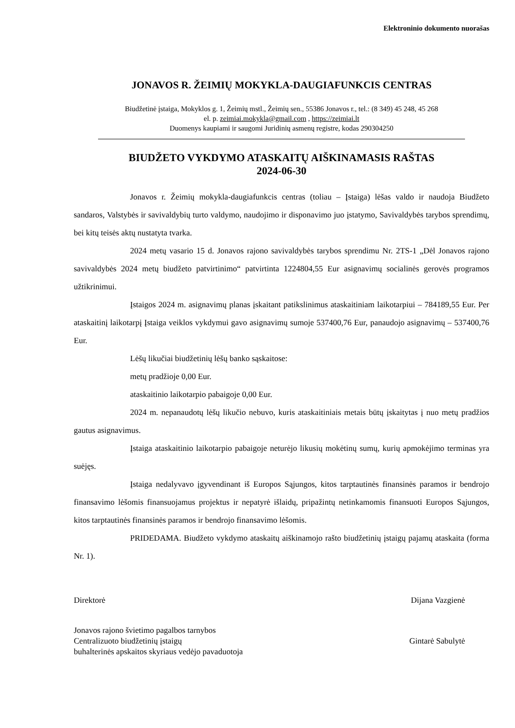Elektroninio dokumento nuorašas
JONAVOS R. ŽEIMIŲ MOKYKLA-DAUGIAFUNKCIS CENTRAS
Biudžetinė įstaiga, Mokyklos g. 1, Žeimių mstl., Žeimių sen., 55386 Jonavos r., tel.: (8 349) 45 248, 45 268
el. p. zeimiai.mokykla@gmail.com , https://zeimiai.lt
Duomenys kaupiami ir saugomi Juridinių asmenų registre, kodas 290304250
BIUDŽETO VYKDYMO ATASKAITŲ AIŠKINAMASIS RAŠTAS
2024-06-30
Jonavos r. Žeimių mokykla-daugiafunkcis centras (toliau – Įstaiga) lėšas valdo ir naudoja Biudžeto sandaros, Valstybės ir savivaldybių turto valdymo, naudojimo ir disponavimo juo įstatymo, Savivaldybės tarybos sprendimų, bei kitų teisės aktų nustatyta tvarka.
2024 metų vasario 15 d. Jonavos rajono savivaldybės tarybos sprendimu Nr. 2TS-1 „Dėl Jonavos rajono savivaldybės 2024 metų biudžeto patvirtinimo“ patvirtinta 1224804,55 Eur asignavimų socialinės gerovės programos užtikrinimui.
Įstaigos 2024 m. asignavimų planas įskaitant patikslinimus ataskaitiniam laikotarpiui – 784189,55 Eur. Per ataskaitinį laikotarpį Įstaiga veiklos vykdymui gavo asignavimų sumoje 537400,76 Eur, panaudojo asignavimų – 537400,76 Eur.
Lėšų likučiai biudžetinių lėšų banko sąskaitose:
metų pradžioje 0,00 Eur.
ataskaitinio laikotarpio pabaigoje 0,00 Eur.
2024 m. nepanaudotų lėšų likučio nebuvo, kuris ataskaitiniais metais būtų įskaitytas į nuo metų pradžios gautus asignavimus.
Įstaiga ataskaitinio laikotarpio pabaigoje neturėjo likusių mokėtinų sumų, kurių apmokėjimo terminas yra suėjęs.
Įstaiga nedalyvavo įgyvendinant iš Europos Sąjungos, kitos tarptautinės finansinės paramos ir bendrojo finansavimo lėšomis finansuojamus projektus ir nepatyrė išlaidų, pripažintų netinkamomis finansuoti Europos Sąjungos, kitos tarptautinės finansinės paramos ir bendrojo finansavimo lėšomis.
PRIDEDAMA. Biudžeto vykdymo ataskaitų aiškinamojo rašto biudžetinių įstaigų pajamų ataskaita (forma Nr. 1).
Direktorė Dijana Vazgienė
Jonavos rajono švietimo pagalbos tarnybos
Centralizuoto biudžetinių įstaigų
buhalterinės apskaitos skyriaus vedėjo pavaduotoja Gintarė Sabulytė